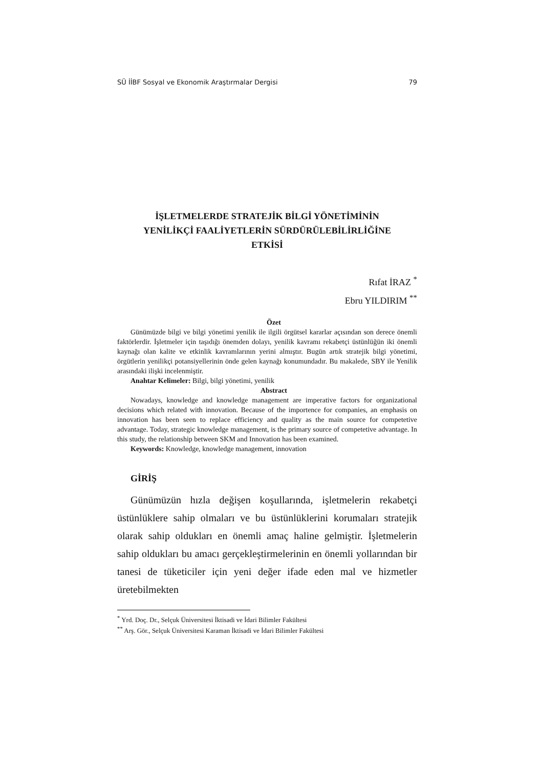SÜ İİBF Sosyal ve Ekonomik Araştırmalar Dergisi 79
İŞLETMELERDE STRATEJİK BİLGİ YÖNETİMİNİN
YENİLİKÇİ FAALİYETLERİN SÜRDÜRÜLEBİLİRLİĞİNE
ETKİSİ
Rıfat İRAZ <sup>*</sup>
Ebru YILDIRIM <sup>**</sup>
Özet
Günümüzde bilgi ve bilgi yönetimi yenilik ile ilgili örgütsel kararlar açısından son derece önemli faktörlerdir. İşletmeler için taşıdığı önemden dolayı, yenilik kavramı rekabetçi üstünlüğün iki önemli kaynağı olan kalite ve etkinlik kavramlarının yerini almıştır. Bugün artık stratejik bilgi yönetimi, örgütlerin yenilikçi potansiyellerinin önde gelen kaynağı konumundadır. Bu makalede, SBY ile Yenilik arasındaki ilişki incelenmiştir.
Anahtar Kelimeler: Bilgi, bilgi yönetimi, yenilik
Abstract
Nowadays, knowledge and knowledge management are imperative factors for organizational decisions which related with innovation. Because of the importence for companies, an emphasis on innovation has been seen to replace efficiency and quality as the main source for competetive advantage. Today, strategic knowledge management, is the primary source of competetive advantage. In this study, the relationship between SKM and Innovation has been examined.
Keywords: Knowledge, knowledge management, innovation
GİRİŞ
Günümüzün hızla değişen koşullarında, işletmelerin rekabetçi üstünlüklere sahip olmaları ve bu üstünlüklerini korumaları stratejik olarak sahip oldukları en önemli amaç haline gelmiştir. İşletmelerin sahip oldukları bu amacı gerçekleştirmelerinin en önemli yollarından bir tanesi de tüketiciler için yeni değer ifade eden mal ve hizmetler üretebilmekten
<sup>*</sup> Yrd. Doç. Dr., Selçuk Üniversitesi İktisadi ve İdari Bilimler Fakültesi
<sup>**</sup> Arş. Gör., Selçuk Üniversitesi Karaman İktisadi ve İdari Bilimler Fakültesi